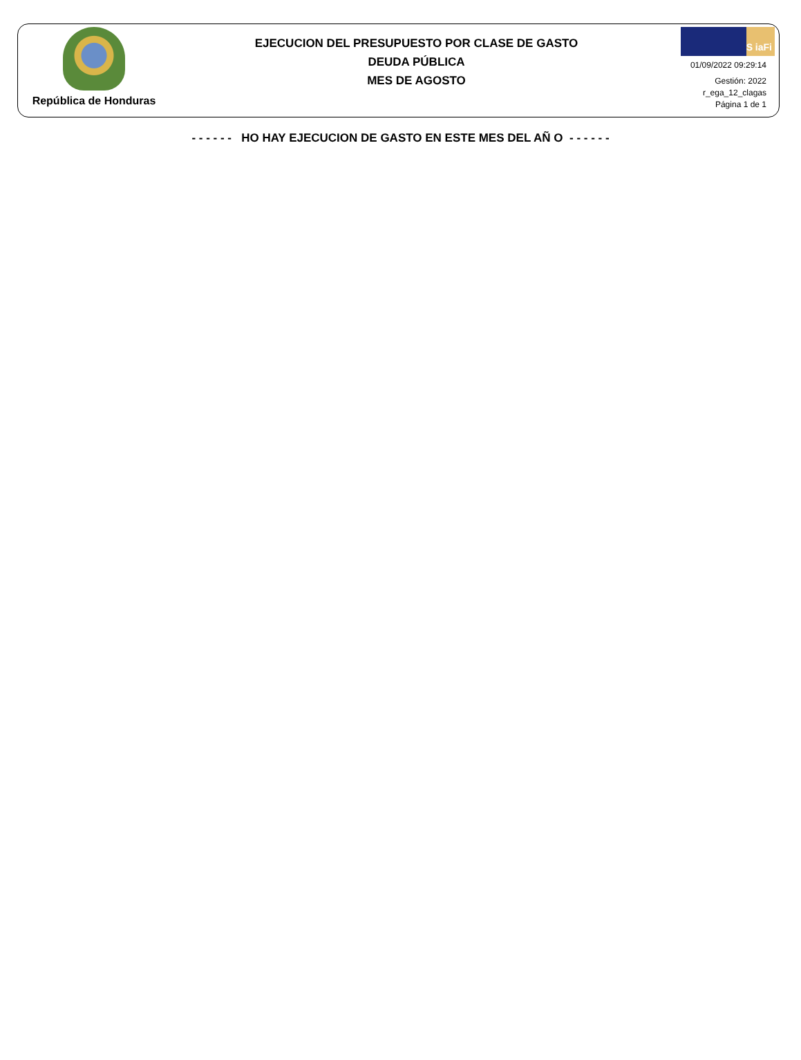República de Honduras
EJECUCION DEL PRESUPUESTO POR CLASE DE GASTO
DEUDA PÚBLICA
MES DE AGOSTO
S iaFi
01/09/2022 09:29:14
Gestión: 2022
r_ega_12_clagas
Página 1 de 1
- - - - - - HO HAY EJECUCION DE GASTO EN ESTE MES DEL AÑ O - - - - - -